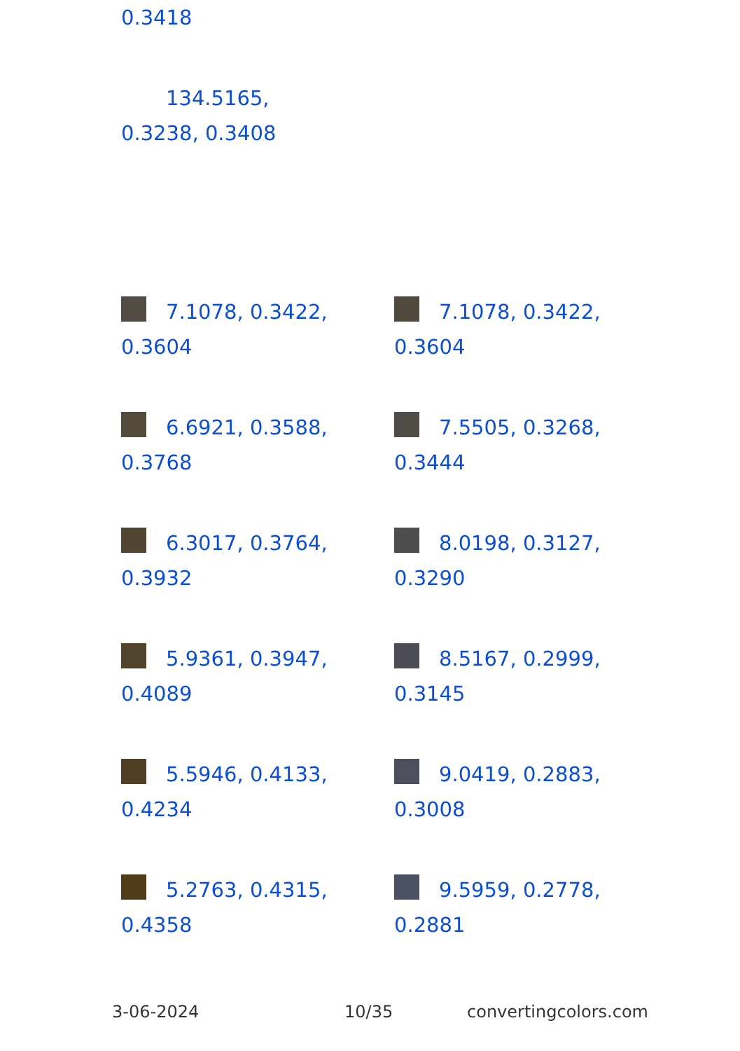0.3418
134.5165, 0.3238, 0.3408
7.1078, 0.3422, 0.3604
7.1078, 0.3422, 0.3604
6.6921, 0.3588, 0.3768
7.5505, 0.3268, 0.3444
6.3017, 0.3764, 0.3932
8.0198, 0.3127, 0.3290
5.9361, 0.3947, 0.4089
8.5167, 0.2999, 0.3145
5.5946, 0.4133, 0.4234
9.0419, 0.2883, 0.3008
5.2763, 0.4315, 0.4358
9.5959, 0.2778, 0.2881
3-06-2024 10/35 convertingcolors.com